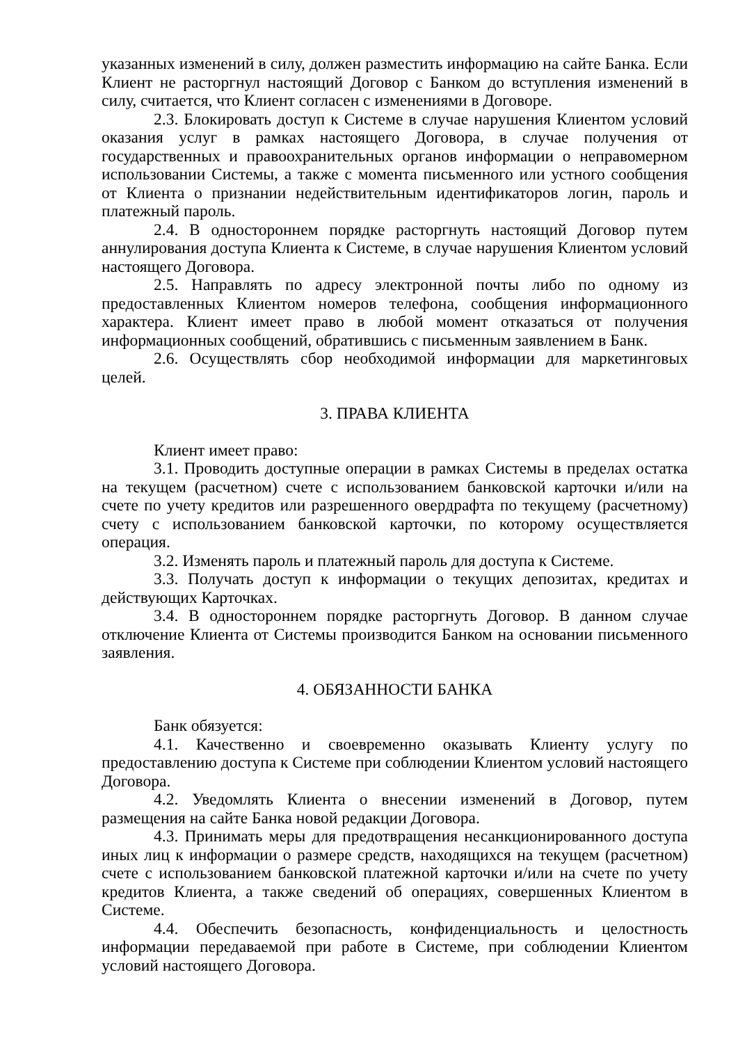указанных изменений в силу, должен разместить информацию на сайте Банка. Если Клиент не расторгнул настоящий Договор с Банком до вступления изменений в силу, считается, что Клиент согласен с изменениями в Договоре.
2.3. Блокировать доступ к Системе в случае нарушения Клиентом условий оказания услуг в рамках настоящего Договора, в случае получения от государственных и правоохранительных органов информации о неправомерном использовании Системы, а также с момента письменного или устного сообщения от Клиента о признании недействительным идентификаторов логин, пароль и платежный пароль.
2.4. В одностороннем порядке расторгнуть настоящий Договор путем аннулирования доступа Клиента к Системе, в случае нарушения Клиентом условий настоящего Договора.
2.5. Направлять по адресу электронной почты либо по одному из предоставленных Клиентом номеров телефона, сообщения информационного характера. Клиент имеет право в любой момент отказаться от получения информационных сообщений, обратившись с письменным заявлением в Банк.
2.6. Осуществлять сбор необходимой информации для маркетинговых целей.
3. ПРАВА КЛИЕНТА
Клиент имеет право:
3.1. Проводить доступные операции в рамках Системы в пределах остатка на текущем (расчетном) счете с использованием банковской карточки и/или на счете по учету кредитов или разрешенного овердрафта по текущему (расчетному) счету с использованием банковской карточки, по которому осуществляется операция.
3.2. Изменять пароль и платежный пароль для доступа к Системе.
3.3. Получать доступ к информации о текущих депозитах, кредитах и действующих Карточках.
3.4. В одностороннем порядке расторгнуть Договор. В данном случае отключение Клиента от Системы производится Банком на основании письменного заявления.
4. ОБЯЗАННОСТИ БАНКА
Банк обязуется:
4.1. Качественно и своевременно оказывать Клиенту услугу по предоставлению доступа к Системе при соблюдении Клиентом условий настоящего Договора.
4.2. Уведомлять Клиента о внесении изменений в Договор, путем размещения на сайте Банка новой редакции Договора.
4.3. Принимать меры для предотвращения несанкционированного доступа иных лиц к информации о размере средств, находящихся на текущем (расчетном) счете с использованием банковской платежной карточки и/или на счете по учету кредитов Клиента, а также сведений об операциях, совершенных Клиентом в Системе.
4.4. Обеспечить безопасность, конфиденциальность и целостность информации передаваемой при работе в Системе, при соблюдении Клиентом условий настоящего Договора.